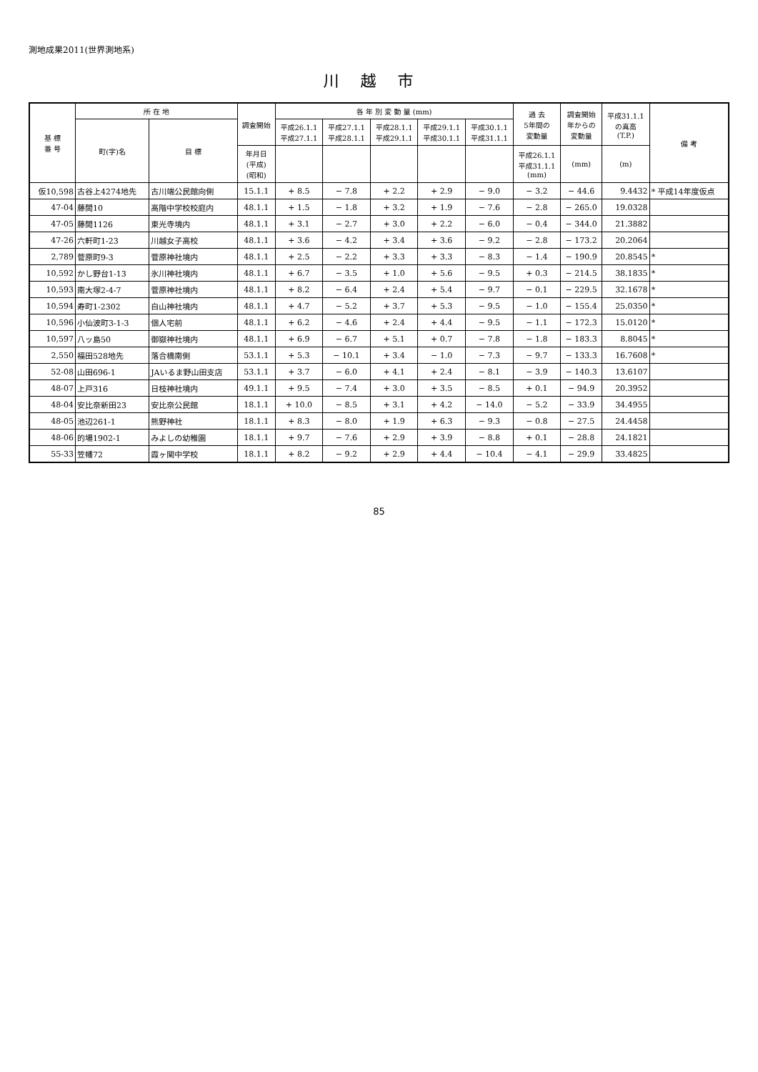測地成果2011(世界測地系)
川越市
| 基 標 番 号 | 所 在 地 | | 調査開始 | 各 年 別 変 動 量 (mm) | | | | | 過 去 5年間の 変動量 | 調査開始 年からの 変動量 | 平成31.1.1 の真高 (T.P.) | 備 考 |
| --- | --- | --- | --- | --- | --- | --- | --- | --- | --- | --- | --- | --- |
| | 町(字)名 | 目 標 | | 平成26.1.1 平成27.1.1 | 平成27.1.1 平成28.1.1 | 平成28.1.1 平成29.1.1 | 平成29.1.1 平成30.1.1 | 平成30.1.1 平成31.1.1 | | | | |
| | | | 年月日 (平成) (昭和) | | | | | | 平成26.1.1 平成31.1.1 (mm) | (mm) | (m) | |
| 仮10,598 | 古谷上4274地先 | 古川端公民館向側 | 15.1.1 | + 8.5 | − 7.8 | + 2.2 | + 2.9 | − 9.0 | − 3.2 | − 44.6 | 9.4432 | * 平成14年度仮点 |
| 47-04 | 藤間10 | 高階中学校校庭内 | 48.1.1 | + 1.5 | − 1.8 | + 3.2 | + 1.9 | − 7.6 | − 2.8 | − 265.0 | 19.0328 | |
| 47-05 | 藤間1126 | 東光寺境内 | 48.1.1 | + 3.1 | − 2.7 | + 3.0 | + 2.2 | − 6.0 | − 0.4 | − 344.0 | 21.3882 | |
| 47-26 | 六軒町1-23 | 川越女子高校 | 48.1.1 | + 3.6 | − 4.2 | + 3.4 | + 3.6 | − 9.2 | − 2.8 | − 173.2 | 20.2064 | |
| 2,789 | 菅原町9-3 | 菅原神社境内 | 48.1.1 | + 2.5 | − 2.2 | + 3.3 | + 3.3 | − 8.3 | − 1.4 | − 190.9 | 20.8545 | * |
| 10,592 | かし野台1-13 | 氷川神社境内 | 48.1.1 | + 6.7 | − 3.5 | + 1.0 | + 5.6 | − 9.5 | + 0.3 | − 214.5 | 38.1835 | * |
| 10,593 | 南大塚2-4-7 | 菅原神社境内 | 48.1.1 | + 8.2 | − 6.4 | + 2.4 | + 5.4 | − 9.7 | − 0.1 | − 229.5 | 32.1678 | * |
| 10,594 | 寿町1-2302 | 白山神社境内 | 48.1.1 | + 4.7 | − 5.2 | + 3.7 | + 5.3 | − 9.5 | − 1.0 | − 155.4 | 25.0350 | * |
| 10,596 | 小仙波町3-1-3 | 個人宅前 | 48.1.1 | + 6.2 | − 4.6 | + 2.4 | + 4.4 | − 9.5 | − 1.1 | − 172.3 | 15.0120 | * |
| 10,597 | 八ッ島50 | 御嶽神社境内 | 48.1.1 | + 6.9 | − 6.7 | + 5.1 | + 0.7 | − 7.8 | − 1.8 | − 183.3 | 8.8045 | * |
| 2,550 | 福田528地先 | 落合橋南側 | 53.1.1 | + 5.3 | − 10.1 | + 3.4 | − 1.0 | − 7.3 | − 9.7 | − 133.3 | 16.7608 | * |
| 52-08 | 山田696-1 | JAいるま野山田支店 | 53.1.1 | + 3.7 | − 6.0 | + 4.1 | + 2.4 | − 8.1 | − 3.9 | − 140.3 | 13.6107 | |
| 48-07 | 上戸316 | 日枝神社境内 | 49.1.1 | + 9.5 | − 7.4 | + 3.0 | + 3.5 | − 8.5 | + 0.1 | − 94.9 | 20.3952 | |
| 48-04 | 安比奈新田23 | 安比奈公民館 | 18.1.1 | + 10.0 | − 8.5 | + 3.1 | + 4.2 | − 14.0 | − 5.2 | − 33.9 | 34.4955 | |
| 48-05 | 池辺261-1 | 熊野神社 | 18.1.1 | + 8.3 | − 8.0 | + 1.9 | + 6.3 | − 9.3 | − 0.8 | − 27.5 | 24.4458 | |
| 48-06 | 的場1902-1 | みよしの幼稚園 | 18.1.1 | + 9.7 | − 7.6 | + 2.9 | + 3.9 | − 8.8 | + 0.1 | − 28.8 | 24.1821 | |
| 55-33 | 笠幡72 | 霞ヶ関中学校 | 18.1.1 | + 8.2 | − 9.2 | + 2.9 | + 4.4 | − 10.4 | − 4.1 | − 29.9 | 33.4825 | |
85